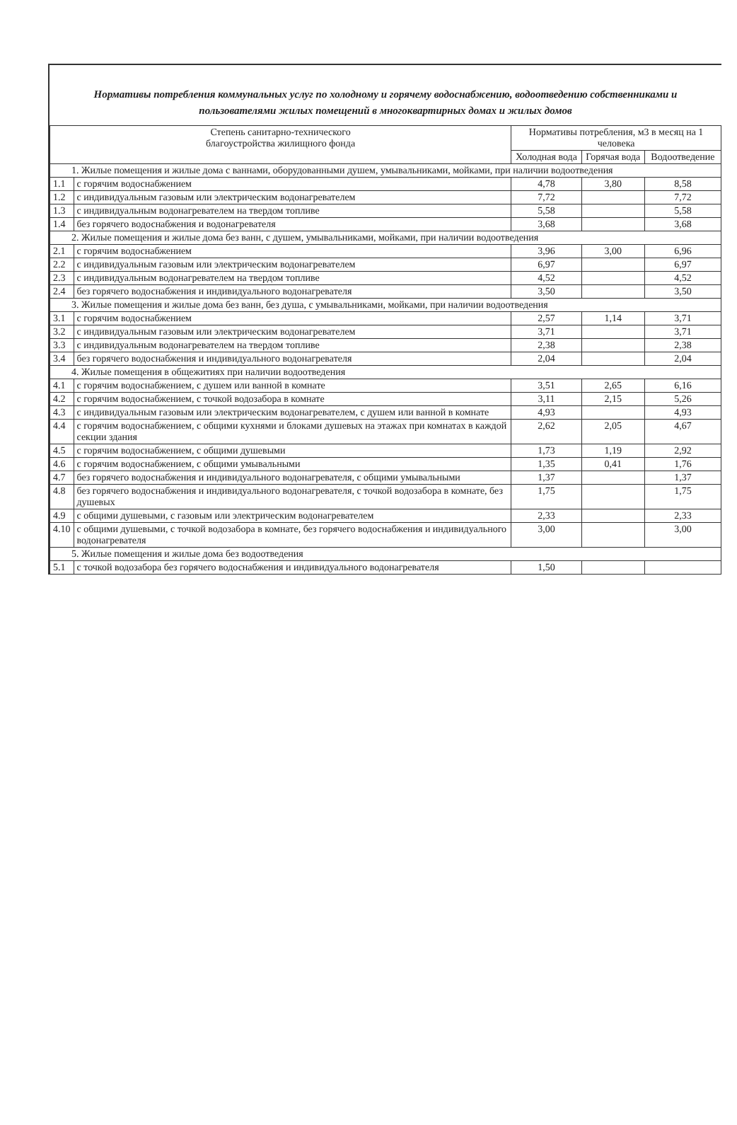Нормативы потребления коммунальных услуг по холодному и горячему водоснабжению, водоотведению собственниками и пользователями жилых помещений в многоквартирных домах и жилых домов
| Степень санитарно-технического благоустройства жилищного фонда | | Нормативы потребления, м3 в месяц на 1 человека | | |
| --- | --- | --- | --- | --- |
| | | Холодная вода | Горячая вода | Водоотведение |
| 1. Жилые помещения и жилые дома с ваннами, оборудованными душем, умывальниками, мойками, при наличии водоотведения | | | | |
| 1.1 | с горячим водоснабжением | 4,78 | 3,80 | 8,58 |
| 1.2 | с индивидуальным газовым или электрическим водонагревателем | 7,72 | | 7,72 |
| 1.3 | с индивидуальным водонагревателем на твердом топливе | 5,58 | | 5,58 |
| 1.4 | без горячего водоснабжения и водонагревателя | 3,68 | | 3,68 |
| 2. Жилые помещения и жилые дома без ванн, с душем, умывальниками, мойками, при наличии водоотведения | | | | |
| 2.1 | с горячим водоснабжением | 3,96 | 3,00 | 6,96 |
| 2.2 | с индивидуальным газовым или электрическим водонагревателем | 6,97 | | 6,97 |
| 2.3 | с индивидуальным водонагревателем на твердом топливе | 4,52 | | 4,52 |
| 2.4 | без горячего водоснабжения и индивидуального водонагревателя | 3,50 | | 3,50 |
| 3. Жилые помещения и жилые дома без ванн, без душа, с умывальниками, мойками, при наличии водоотведения | | | | |
| 3.1 | с горячим водоснабжением | 2,57 | 1,14 | 3,71 |
| 3.2 | с индивидуальным газовым или электрическим водонагревателем | 3,71 | | 3,71 |
| 3.3 | с индивидуальным водонагревателем на твердом топливе | 2,38 | | 2,38 |
| 3.4 | без горячего водоснабжения и индивидуального водонагревателя | 2,04 | | 2,04 |
| 4. Жилые помещения в общежитиях при наличии водоотведения | | | | |
| 4.1 | с горячим водоснабжением, с душем или ванной в комнате | 3,51 | 2,65 | 6,16 |
| 4.2 | с горячим водоснабжением, с точкой водозабора в комнате | 3,11 | 2,15 | 5,26 |
| 4.3 | с индивидуальным газовым или электрическим водонагревателем, с душем или ванной в комнате | 4,93 | | 4,93 |
| 4.4 | с горячим водоснабжением, с общими кухнями и блоками душевых на этажах при комнатах в каждой секции здания | 2,62 | 2,05 | 4,67 |
| 4.5 | с горячим водоснабжением, с общими душевыми | 1,73 | 1,19 | 2,92 |
| 4.6 | с горячим водоснабжением, с общими умывальными | 1,35 | 0,41 | 1,76 |
| 4.7 | без горячего водоснабжения и индивидуального водонагревателя, с общими умывальными | 1,37 | | 1,37 |
| 4.8 | без горячего водоснабжения и индивидуального водонагревателя, с точкой водозабора в комнате, без душевых | 1,75 | | 1,75 |
| 4.9 | с общими душевыми, с газовым или электрическим водонагревателем | 2,33 | | 2,33 |
| 4.10 | с общими душевыми, с точкой водозабора в комнате, без горячего водоснабжения и индивидуального водонагревателя | 3,00 | | 3,00 |
| 5. Жилые помещения и жилые дома без водоотведения | | | | |
| 5.1 | с точкой водозабора без горячего водоснабжения и индивидуального водонагревателя | 1,50 | | |